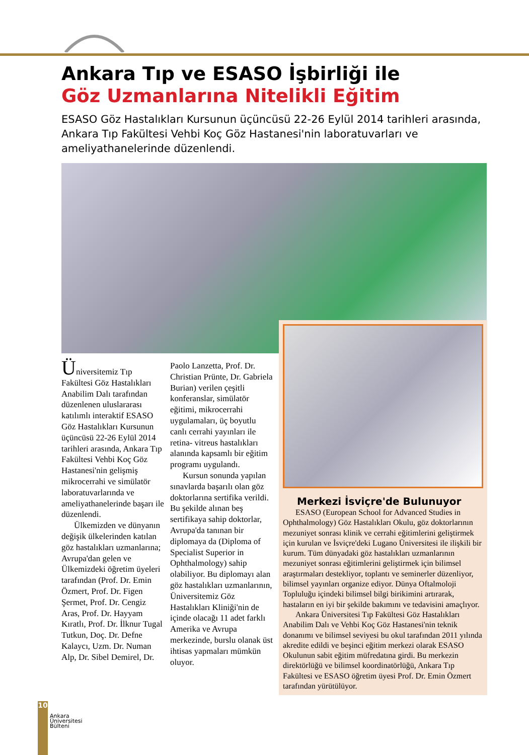Ankara Tıp ve ESASO İşbirliği ile
Göz Uzmanlarına Nitelikli Eğitim
ESASO Göz Hastalıkları Kursunun üçüncüsü 22-26 Eylül 2014 tarihleri arasında, Ankara Tıp Fakültesi Vehbi Koç Göz Hastanesi'nin laboratuvarları ve ameliyathanelerinde düzenlendi.
Üniversitemiz Tıp Fakültesi Göz Hastalıkları Anabilim Dalı tarafından düzenlenen uluslararası katılımlı interaktif ESASO Göz Hastalıkları Kursunun üçüncüsü 22-26 Eylül 2014 tarihleri arasında, Ankara Tıp Fakültesi Vehbi Koç Göz Hastanesi'nin gelişmiş mikrocerrahi ve simülatör laboratuvarlarında ve ameliyathanelerinde başarı ile düzenlendi.
Ülkemizden ve dünyanın değişik ülkelerinden katılan göz hastalıkları uzmanlarına; Avrupa'dan gelen ve Ülkemizdeki öğretim üyeleri tarafından (Prof. Dr. Emin Özmert, Prof. Dr. Figen Şermet, Prof. Dr. Cengiz Aras, Prof. Dr. Hayyam Kıratlı, Prof. Dr. İlknur Tugal Tutkun, Doç. Dr. Defne Kalaycı, Uzm. Dr. Numan Alp, Dr. Sibel Demirel, Dr.
Paolo Lanzetta, Prof. Dr. Christian Prünte, Dr. Gabriela Burian) verilen çeşitli konferanslar, simülatör eğitimi, mikrocerrahi uygulamaları, üç boyutlu canlı cerrahi yayınları ile retina- vitreus hastalıkları alanında kapsamlı bir eğitim programı uygulandı.
Kursun sonunda yapılan sınavlarda başarılı olan göz doktorlarına sertifika verildi. Bu şekilde alınan beş sertifikaya sahip doktorlar, Avrupa'da tanınan bir diplomaya da (Diploma of Specialist Superior in Ophthalmology) sahip olabiliyor. Bu diplomayı alan göz hastalıkları uzmanlarının, Üniversitemiz Göz Hastalıkları Kliniği'nin de içinde olacağı 11 adet farklı Amerika ve Avrupa merkezinde, burslu olanak üst ihtisas yapmaları mümkün oluyor.
Merkezi İsviçre'de Bulunuyor
ESASO (European School for Advanced Studies in Ophthalmology) Göz Hastalıkları Okulu, göz doktorlarının mezuniyet sonrası klinik ve cerrahi eğitimlerini geliştirmek için kurulan ve İsviçre'deki Lugano Üniversitesi ile ilişkili bir kurum. Tüm dünyadaki göz hastalıkları uzmanlarının mezuniyet sonrası eğitimlerini geliştirmek için bilimsel araştırmaları destekliyor, toplantı ve seminerler düzenliyor, bilimsel yayınları organize ediyor. Dünya Oftalmoloji Topluluğu içindeki bilimsel bilgi birikimini artırarak, hastaların en iyi bir şekilde bakımını ve tedavisini amaçlıyor.
Ankara Üniversitesi Tıp Fakültesi Göz Hastalıkları Anabilim Dalı ve Vehbi Koç Göz Hastanesi'nin teknik donanımı ve bilimsel seviyesi bu okul tarafından 2011 yılında akredite edildi ve beşinci eğitim merkezi olarak ESASO Okulunun sabit eğitim müfredatına girdi. Bu merkezin direktörlüğü ve bilimsel koordinatörlüğü, Ankara Tıp Fakültesi ve ESASO öğretim üyesi Prof. Dr. Emin Özmert tarafından yürütülüyor.
10
Ankara
Üniversitesi
Bülteni